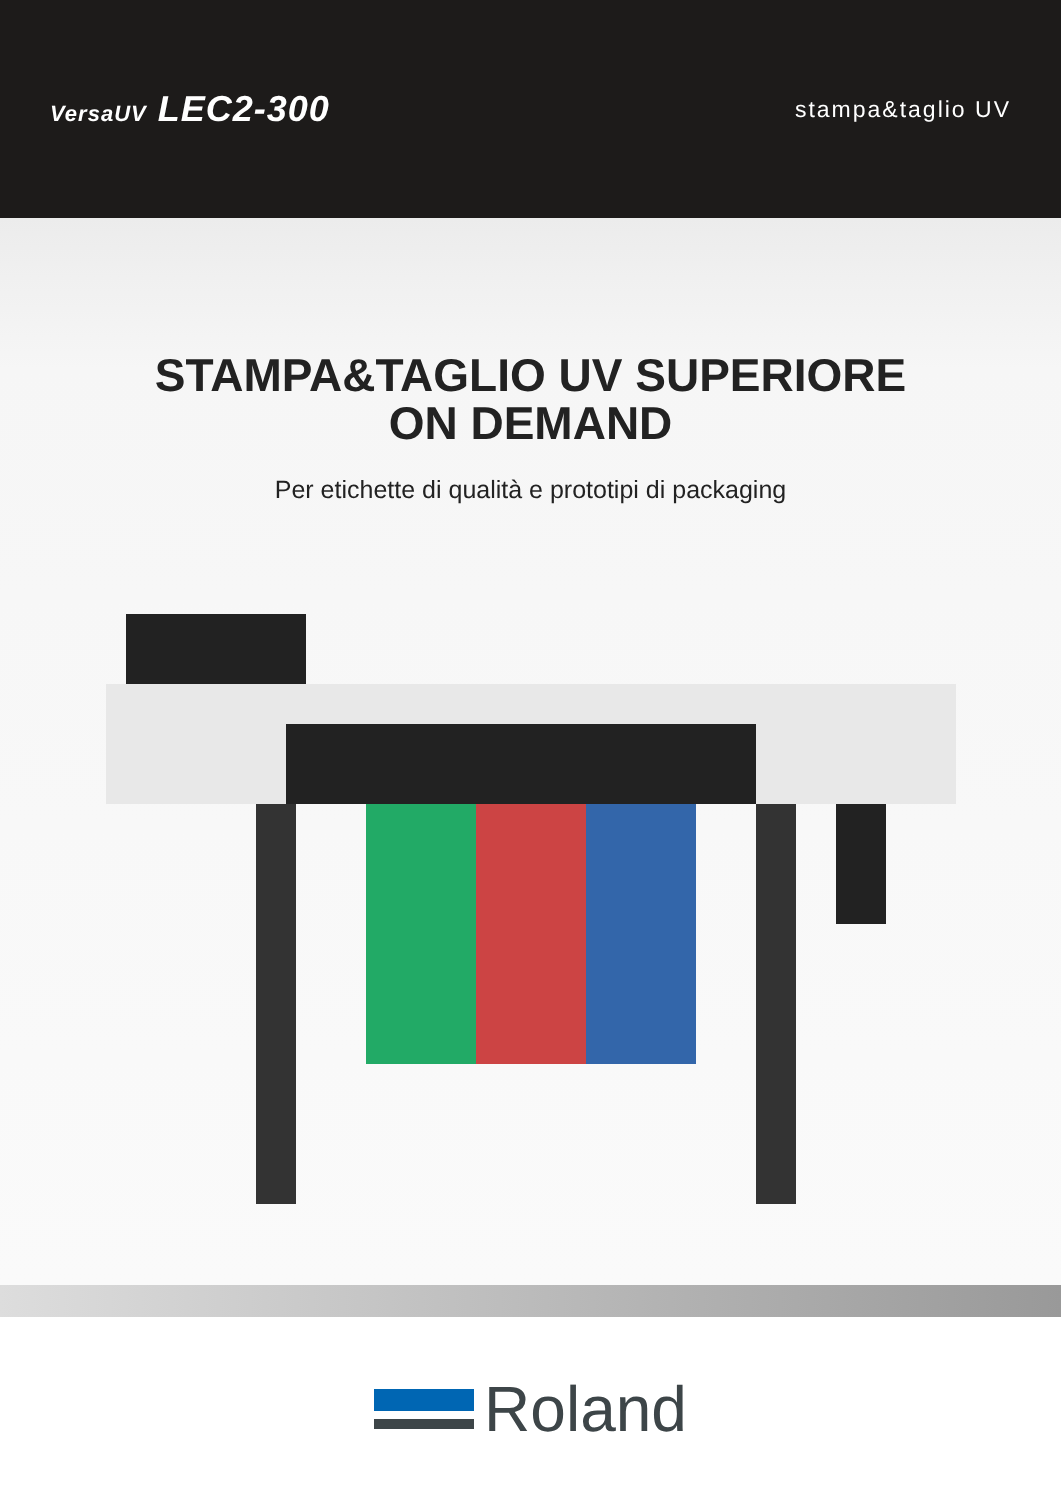VersaUV LEC2-300
stampa&taglio UV
STAMPA&TAGLIO UV SUPERIORE
ON DEMAND
Per etichette di qualità e prototipi di packaging
Roland